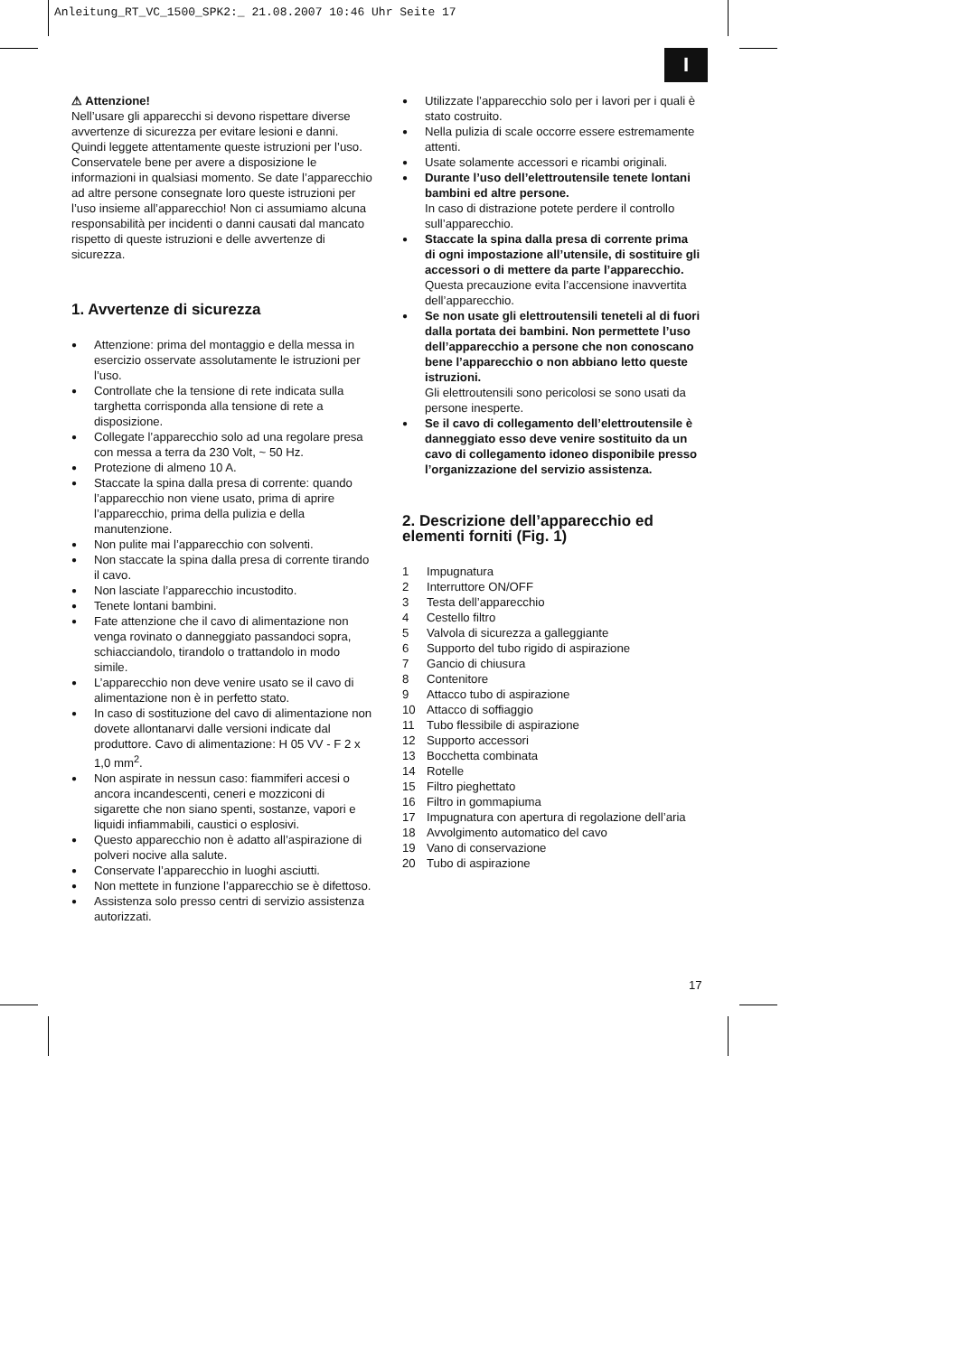Anleitung_RT_VC_1500_SPK2:_ 21.08.2007 10:46 Uhr Seite 17
I
⚠ Attenzione!
Nell’usare gli apparecchi si devono rispettare diverse avvertenze di sicurezza per evitare lesioni e danni. Quindi leggete attentamente queste istruzioni per l’uso. Conservatele bene per avere a disposizione le informazioni in qualsiasi momento. Se date l’apparecchio ad altre persone consegnate loro queste istruzioni per l’uso insieme all’apparecchio! Non ci assumiamo alcuna responsabilità per incidenti o danni causati dal mancato rispetto di queste istruzioni e delle avvertenze di sicurezza.
1. Avvertenze di sicurezza
Attenzione: prima del montaggio e della messa in esercizio osservate assolutamente le istruzioni per l’uso.
Controllate che la tensione di rete indicata sulla targhetta corrisponda alla tensione di rete a disposizione.
Collegate l’apparecchio solo ad una regolare presa con messa a terra da 230 Volt, ~ 50 Hz.
Protezione di almeno 10 A.
Staccate la spina dalla presa di corrente: quando l’apparecchio non viene usato, prima di aprire l’apparecchio, prima della pulizia e della manutenzione.
Non pulite mai l’apparecchio con solventi.
Non staccate la spina dalla presa di corrente tirando il cavo.
Non lasciate l’apparecchio incustodito.
Tenete lontani bambini.
Fate attenzione che il cavo di alimentazione non venga rovinato o danneggiato passandoci sopra, schiacciandolo, tirandolo o trattandolo in modo simile.
L’apparecchio non deve venire usato se il cavo di alimentazione non è in perfetto stato.
In caso di sostituzione del cavo di alimentazione non dovete allontanarvi dalle versioni indicate dal produttore. Cavo di alimentazione: H 05 VV - F 2 x 1,0 mm<sup>2</sup>.
Non aspirate in nessun caso: fiammiferi accesi o ancora incandescenti, ceneri e mozziconi di sigarette che non siano spenti, sostanze, vapori e liquidi infiammabili, caustici o esplosivi.
Questo apparecchio non è adatto all’aspirazione di polveri nocive alla salute.
Conservate l’apparecchio in luoghi asciutti.
Non mettete in funzione l’apparecchio se è difettoso.
Assistenza solo presso centri di servizio assistenza autorizzati.
Utilizzate l’apparecchio solo per i lavori per i quali è stato costruito.
Nella pulizia di scale occorre essere estremamente attenti.
Usate solamente accessori e ricambi originali.
Durante l’uso dell’elettroutensile tenete lontani bambini ed altre persone.
In caso di distrazione potete perdere il controllo sull’apparecchio.
Staccate la spina dalla presa di corrente prima
di ogni impostazione all’utensile, di sostituire gli accessori o di mettere da parte l’apparecchio.
Questa precauzione evita l’accensione inavvertita dell’apparecchio.
Se non usate gli elettroutensili teneteli al di fuori dalla portata dei bambini. Non permettete l’uso dell’apparecchio a persone che non conoscano bene l’apparecchio o non abbiano letto queste istruzioni.
Gli elettroutensili sono pericolosi se sono usati da persone inesperte.
Se il cavo di collegamento dell’elettroutensile è danneggiato esso deve venire sostituito da un cavo di collegamento idoneo disponibile presso l’organizzazione del servizio assistenza.
2. Descrizione dell’apparecchio ed elementi forniti (Fig. 1)
1 Impugnatura
2 Interruttore ON/OFF
3 Testa dell’apparecchio
4 Cestello filtro
5 Valvola di sicurezza a galleggiante
6 Supporto del tubo rigido di aspirazione
7 Gancio di chiusura
8 Contenitore
9 Attacco tubo di aspirazione
10 Attacco di soffiaggio
11 Tubo flessibile di aspirazione
12 Supporto accessori
13 Bocchetta combinata
14 Rotelle
15 Filtro pieghettato
16 Filtro in gommapiuma
17 Impugnatura con apertura di regolazione dell’aria
18 Avvolgimento automatico del cavo
19 Vano di conservazione
20 Tubo di aspirazione
17